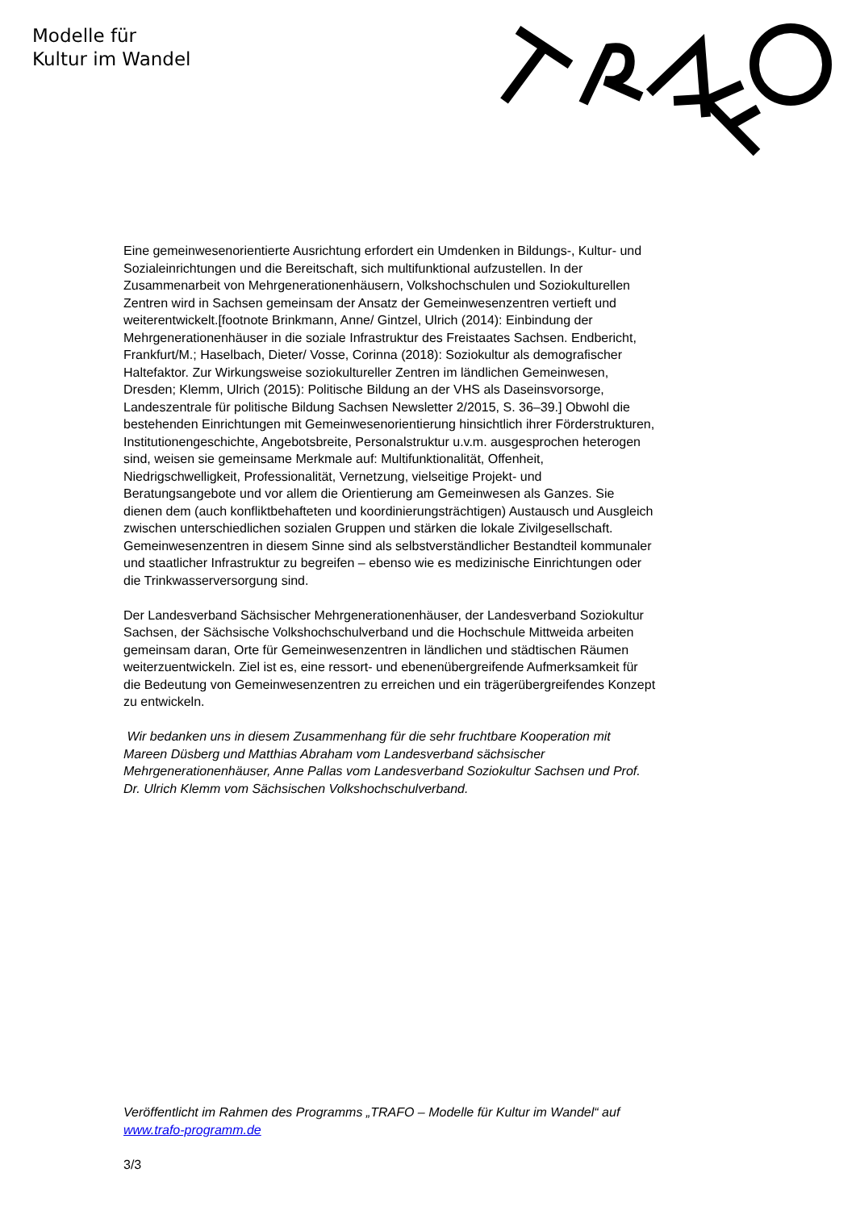Modelle für
Kultur im Wandel
Eine gemeinwesenorientierte Ausrichtung erfordert ein Umdenken in Bildungs-, Kultur- und Sozialeinrichtungen und die Bereitschaft, sich multifunktional aufzustellen. In der Zusammenarbeit von Mehrgenerationenhäusern, Volkshochschulen und Soziokulturellen Zentren wird in Sachsen gemeinsam der Ansatz der Gemeinwesenzentren vertieft und weiterentwickelt.[footnote Brinkmann, Anne/ Gintzel, Ulrich (2014): Einbindung der Mehrgenerationenhäuser in die soziale Infrastruktur des Freistaates Sachsen. Endbericht, Frankfurt/M.; Haselbach, Dieter/ Vosse, Corinna (2018): Soziokultur als demografischer Haltefaktor. Zur Wirkungsweise soziokultureller Zentren im ländlichen Gemeinwesen, Dresden; Klemm, Ulrich (2015): Politische Bildung an der VHS als Daseinsvorsorge, Landeszentrale für politische Bildung Sachsen Newsletter 2/2015, S. 36–39.] Obwohl die bestehenden Einrichtungen mit Gemeinwesenorientierung hinsichtlich ihrer Förderstrukturen, Institutionengeschichte, Angebotsbreite, Personalstruktur u.v.m. ausgesprochen heterogen sind, weisen sie gemeinsame Merkmale auf: Multifunktionalität, Offenheit, Niedrigschwelligkeit, Professionalität, Vernetzung, vielseitige Projekt- und Beratungsangebote und vor allem die Orientierung am Gemeinwesen als Ganzes. Sie dienen dem (auch konfliktbehafteten und koordinierungsträchtigen) Austausch und Ausgleich zwischen unterschiedlichen sozialen Gruppen und stärken die lokale Zivilgesellschaft. Gemeinwesenzentren in diesem Sinne sind als selbstverständlicher Bestandteil kommunaler und staatlicher Infrastruktur zu begreifen – ebenso wie es medizinische Einrichtungen oder die Trinkwasserversorgung sind.
Der Landesverband Sächsischer Mehrgenerationenhäuser, der Landesverband Soziokultur Sachsen, der Sächsische Volkshochschulverband und die Hochschule Mittweida arbeiten gemeinsam daran, Orte für Gemeinwesenzentren in ländlichen und städtischen Räumen weiterzuentwickeln. Ziel ist es, eine ressort- und ebenenübergreifende Aufmerksamkeit für die Bedeutung von Gemeinwesenzentren zu erreichen und ein trägerübergreifendes Konzept zu entwickeln.
Wir bedanken uns in diesem Zusammenhang für die sehr fruchtbare Kooperation mit Mareen Düsberg und Matthias Abraham vom Landesverband sächsischer Mehrgenerationenhäuser, Anne Pallas vom Landesverband Soziokultur Sachsen und Prof. Dr. Ulrich Klemm vom Sächsischen Volkshochschulverband.
Veröffentlicht im Rahmen des Programms „TRAFO – Modelle für Kultur im Wandel“ auf www.trafo-programm.de
3/3